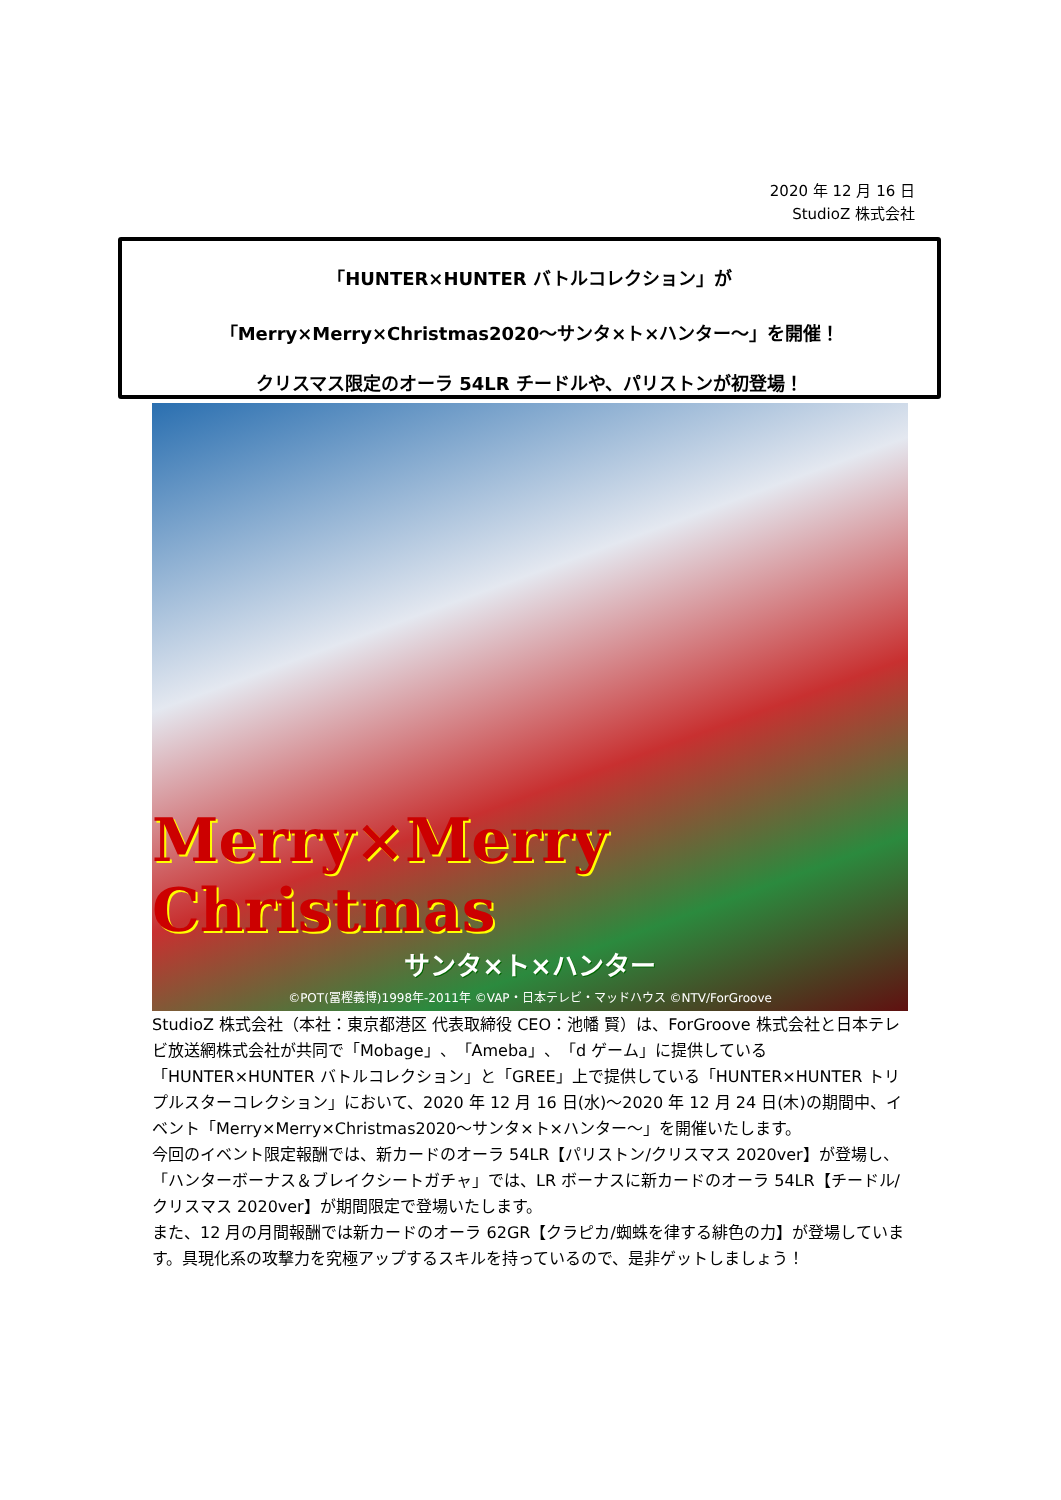2020 年 12 月 16 日
StudioZ 株式会社
「HUNTER×HUNTER バトルコレクション」が
「Merry×Merry×Christmas2020～サンタ×ト×ハンター～」を開催！
クリスマス限定のオーラ 54LR チードルや、パリストンが初登場！
Merry×Merry Christmas
サンタ×ト×ハンター
©POT(冨樫義博)1998年-2011年 ©VAP・日本テレビ・マッドハウス ©NTV/ForGroove
StudioZ 株式会社（本社：東京都港区 代表取締役 CEO：池幡 賢）は、ForGroove 株式会社と日本テレビ放送網株式会社が共同で「Mobage」、「Ameba」、「d ゲーム」に提供している「HUNTER×HUNTER バトルコレクション」と「GREE」上で提供している「HUNTER×HUNTER トリプルスターコレクション」において、2020 年 12 月 16 日(水)～2020 年 12 月 24 日(木)の期間中、イベント「Merry×Merry×Christmas2020～サンタ×ト×ハンター～」を開催いたします。
今回のイベント限定報酬では、新カードのオーラ 54LR【パリストン/クリスマス 2020ver】が登場し、「ハンターボーナス＆ブレイクシートガチャ」では、LR ボーナスに新カードのオーラ 54LR【チードル/クリスマス 2020ver】が期間限定で登場いたします。
また、12 月の月間報酬では新カードのオーラ 62GR【クラピカ/蜘蛛を律する緋色の力】が登場しています。具現化系の攻撃力を究極アップするスキルを持っているので、是非ゲットしましょう！